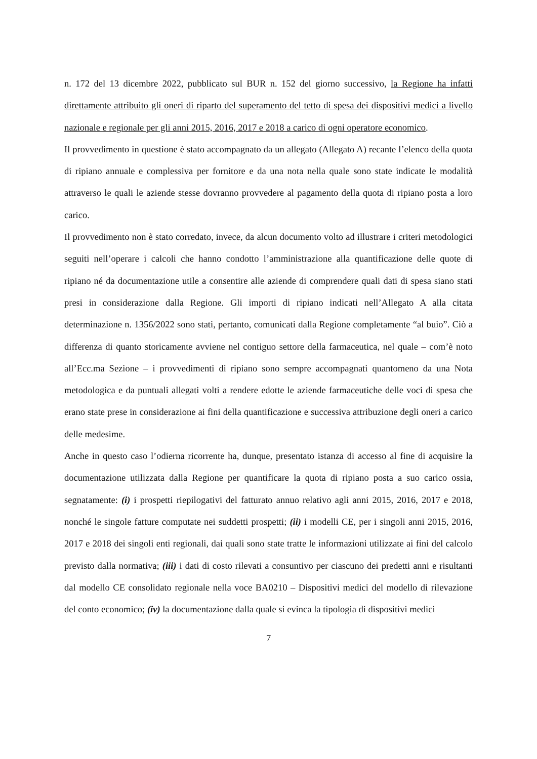n. 172 del 13 dicembre 2022, pubblicato sul BUR n. 152 del giorno successivo, la Regione ha infatti direttamente attribuito gli oneri di riparto del superamento del tetto di spesa dei dispositivi medici a livello nazionale e regionale per gli anni 2015, 2016, 2017 e 2018 a carico di ogni operatore economico.
Il provvedimento in questione è stato accompagnato da un allegato (Allegato A) recante l’elenco della quota di ripiano annuale e complessiva per fornitore e da una nota nella quale sono state indicate le modalità attraverso le quali le aziende stesse dovranno provvedere al pagamento della quota di ripiano posta a loro carico.
Il provvedimento non è stato corredato, invece, da alcun documento volto ad illustrare i criteri metodologici seguiti nell’operare i calcoli che hanno condotto l’amministrazione alla quantificazione delle quote di ripiano né da documentazione utile a consentire alle aziende di comprendere quali dati di spesa siano stati presi in considerazione dalla Regione. Gli importi di ripiano indicati nell’Allegato A alla citata determinazione n. 1356/2022 sono stati, pertanto, comunicati dalla Regione completamente “al buio”. Ciò a differenza di quanto storicamente avviene nel contiguo settore della farmaceutica, nel quale – com’è noto all’Ecc.ma Sezione – i provvedimenti di ripiano sono sempre accompagnati quantomeno da una Nota metodologica e da puntuali allegati volti a rendere edotte le aziende farmaceutiche delle voci di spesa che erano state prese in considerazione ai fini della quantificazione e successiva attribuzione degli oneri a carico delle medesime.
Anche in questo caso l’odierna ricorrente ha, dunque, presentato istanza di accesso al fine di acquisire la documentazione utilizzata dalla Regione per quantificare la quota di ripiano posta a suo carico ossia, segnatamente: (i) i prospetti riepilogativi del fatturato annuo relativo agli anni 2015, 2016, 2017 e 2018, nonché le singole fatture computate nei suddetti prospetti; (ii) i modelli CE, per i singoli anni 2015, 2016, 2017 e 2018 dei singoli enti regionali, dai quali sono state tratte le informazioni utilizzate ai fini del calcolo previsto dalla normativa; (iii) i dati di costo rilevati a consuntivo per ciascuno dei predetti anni e risultanti dal modello CE consolidato regionale nella voce BA0210 – Dispositivi medici del modello di rilevazione del conto economico; (iv) la documentazione dalla quale si evinca la tipologia di dispositivi medici
7